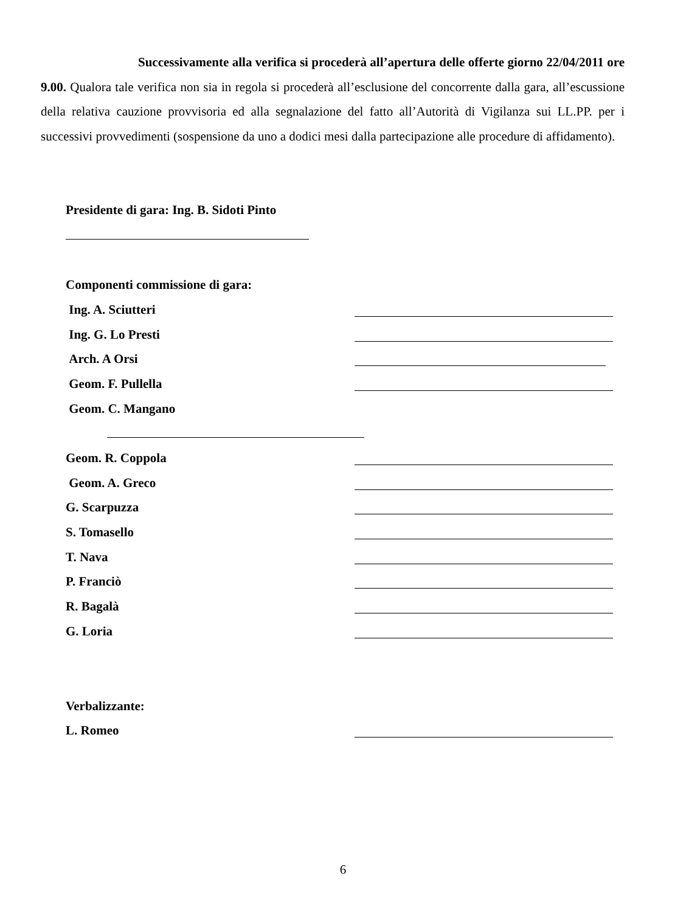Successivamente alla verifica si procederà all’apertura delle offerte giorno 22/04/2011 ore 9.00. Qualora tale verifica non sia in regola si procederà all’esclusione del concorrente dalla gara, all’escussione della relativa cauzione provvisoria ed alla segnalazione del fatto all’Autorità di Vigilanza sui LL.PP. per i successivi provvedimenti (sospensione da uno a dodici mesi dalla partecipazione alle procedure di affidamento).
Presidente di gara: Ing. B. Sidoti Pinto
Componenti commissione di gara:
Ing. A. Sciutteri
Ing. G. Lo Presti
Arch. A Orsi
Geom. F. Pullella
Geom. C. Mangano
Geom. R. Coppola
Geom. A. Greco
G. Scarpuzza
S. Tomasello
T. Nava
P. Franciò
R. Bagalà
G. Loria
Verbalizzante:
L. Romeo
6